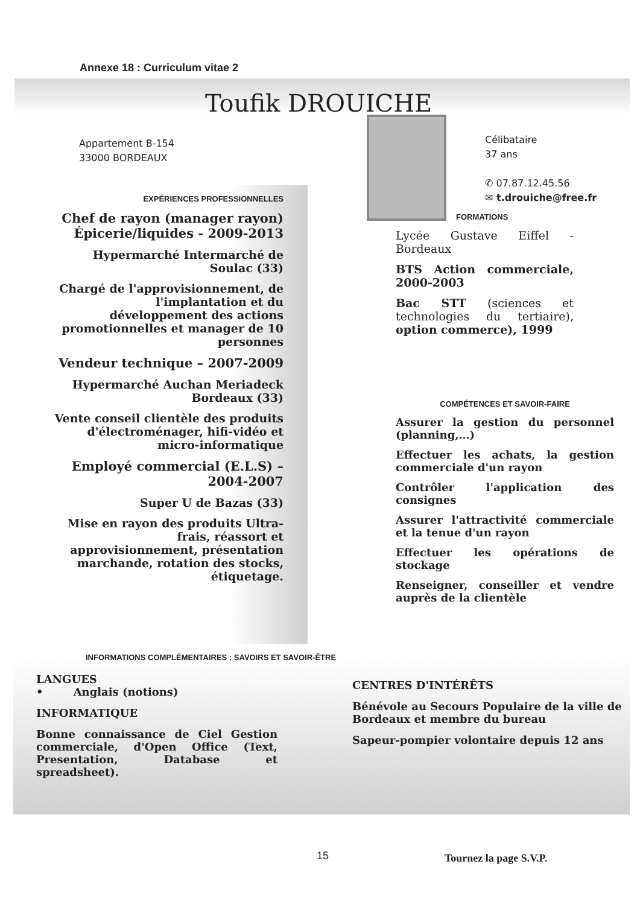Annexe 18 : Curriculum vitae 2
Toufik DROUICHE
Appartement B-154
33000 BORDEAUX
Célibataire
37 ans
✆ 07.87.12.45.56
✉ t.drouiche@free.fr
EXPÉRIENCES PROFESSIONNELLES
Chef de rayon (manager rayon) Épicerie/liquides - 2009-2013
Hypermarché Intermarché de Soulac (33)
Chargé de l'approvisionnement, de l'implantation et du développement des actions promotionnelles et manager de 10 personnes
Vendeur technique – 2007-2009
Hypermarché Auchan Meriadeck Bordeaux (33)
Vente conseil clientèle des produits d'électroménager, hifi-vidéo et micro-informatique
Employé commercial (E.L.S) – 2004-2007
Super U de Bazas (33)
Mise en rayon des produits Ultra-frais, réassort et approvisionnement, présentation marchande, rotation des stocks, étiquetage.
FORMATIONS
Lycée Gustave Eiffel - Bordeaux
BTS Action commerciale, 2000-2003
Bac STT (sciences et technologies du tertiaire), option commerce), 1999
COMPÉTENCES ET SAVOIR-FAIRE
Assurer la gestion du personnel (planning,…)
Effectuer les achats, la gestion commerciale d'un rayon
Contrôler l'application des consignes
Assurer l'attractivité commerciale et la tenue d'un rayon
Effectuer les opérations de stockage
Renseigner, conseiller et vendre auprès de la clientèle
INFORMATIONS COMPLÉMENTAIRES : SAVOIRS ET SAVOIR-ÊTRE
LANGUES
• Anglais (notions)
INFORMATIQUE
Bonne connaissance de Ciel Gestion commerciale, d'Open Office (Text, Presentation, Database et spreadsheet).
CENTRES D'INTÉRÊTS
Bénévole au Secours Populaire de la ville de Bordeaux et membre du bureau
Sapeur-pompier volontaire depuis 12 ans
15 Tournez la page S.V.P.